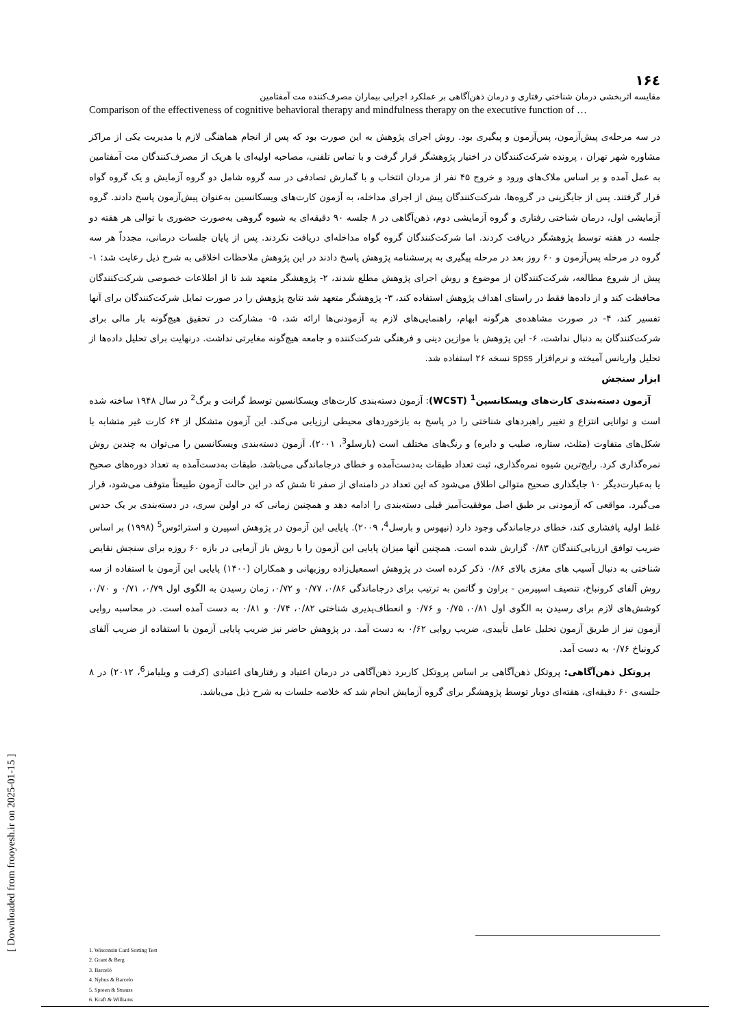۱۶٤
مقایسه اثربخشی درمان شناختی رفتاری و درمان ذهن‌آگاهی بر عملکرد اجرایی بیماران مصرف‌کننده مت آمفتامین
Comparison of the effectiveness of cognitive behavioral therapy and mindfulness therapy on the executive function of …
در سه مرحله‌ی پیش‌آزمون، پس‌آزمون و پیگیری بود. روش اجرای پژوهش به این صورت بود که پس از انجام هماهنگی لازم با مدیریت یکی از مراکز مشاوره شهر تهران ، پرونده شرکت‌کنندگان در اختیار پژوهشگر قرار گرفت و با تماس تلفنی، مصاحبه اولیه‌ای با هریک از مصرف‌کنندگان مت آمفتامین به عمل آمده و بر اساس ملاک‌های ورود و خروج ۴۵ نفر از مردان انتخاب و با گمارش تصادفی در سه گروه شامل دو گروه آزمایش و یک گروه گواه قرار گرفتند. پس از جایگزینی در گروه‌ها، شرکت‌کنندگان پیش از اجرای مداخله، به آزمون کارت‌های ویسکانسین به‌عنوان پیش‌آزمون پاسخ دادند. گروه آزمایشی اول، درمان شناختی رفتاری و گروه آزمایشی دوم، ذهن‌آگاهی در ۸ جلسه ۹۰ دقیقه‌ای به شیوه گروهی به‌صورت حضوری با توالی هر هفته دو جلسه در هفته توسط پژوهشگر دریافت کردند. اما شرکت‌کنندگان گروه گواه مداخله‌ای دریافت نکردند. پس از پایان جلسات درمانی، مجدداً هر سه گروه در مرحله پس‌آزمون و ۶۰ روز بعد در مرحله پیگیری به پرسشنامه پژوهش پاسخ دادند در این پژوهش ملاحظات اخلاقی به شرح ذیل رعایت شد: ۱- پیش از شروع مطالعه، شرکت‌کنندگان از موضوع و روش اجرای پژوهش مطلع شدند، ۲- پژوهشگر متعهد شد تا از اطلاعات خصوصی شرکت‌کنندگان محافظت کند و از داده‌ها فقط در راستای اهداف پژوهش استفاده کند، ۳- پژوهشگر متعهد شد نتایج پژوهش را در صورت تمایل شرکت‌کنندگان برای آنها تفسیر کند، ۴- در صورت مشاهده‌ی هرگونه ابهام، راهنمایی‌های لازم به آزمودنی‌ها ارائه شد، ۵- مشارکت در تحقیق هیچ‌گونه بار مالی برای شرکت‌کنندگان به دنبال نداشت، ۶- این پژوهش با موازین دینی و فرهنگی شرکت‌کننده و جامعه هیچ‌گونه مغایرتی نداشت. درنهایت برای تحلیل داده‌ها از تحلیل واریانس آمیخته و نرم‌افزار spss نسخه ۲۶ استفاده شد.
ابزار سنجش
آزمون دسته‌بندی کارت‌های ویسکانسین<sup>1</sup> (WCST): آزمون دسته‌بندی کارت‌های ویسکانسین توسط گرانت و برگ<sup>2</sup> در سال ۱۹۴۸ ساخته شده است و توانایی انتزاع و تغییر راهبردهای شناختی را در پاسخ به بازخوردهای محیطی ارزیابی می‌کند. این آزمون متشکل از ۶۴ کارت غیر متشابه با شکل‌های متفاوت (مثلث، ستاره، صلیب و دایره) و رنگ‌های مختلف است (بارسلو<sup>3</sup>، ۲۰۰۱). آزمون دسته‌بندی ویسکانسین را می‌توان به چندین روش نمره‌گذاری کرد. رایج‌ترین شیوه نمره‌گذاری، ثبت تعداد طبقات به‌دست‌آمده و خطای درجاماندگی می‌باشد. طبقات به‌دست‌آمده به تعداد دوره‌های صحیح یا به‌عبارت‌دیگر ۱۰ جایگذاری صحیح متوالی اطلاق می‌شود که این تعداد در دامنه‌ای از صفر تا شش که در این حالت آزمون طبیعتاً متوقف می‌شود، قرار می‌گیرد. مواقعی که آزمودنی بر طبق اصل موفقیت‌آمیز قبلی دسته‌بندی را ادامه دهد و همچنین زمانی که در اولین سری، در دسته‌بندی بر یک حدس غلط اولیه پافشاری کند، خطای درجاماندگی وجود دارد (نیهوس و بارسل<sup>4</sup>، ۲۰۰۹). پایایی این آزمون در پژوهش اسپیرن و استرائوس<sup>5</sup> (۱۹۹۸) بر اساس ضریب توافق ارزیابی‌کنندگان ۰/۸۳ گزارش شده است. همچنین آنها میزان پایایی این آزمون را با روش باز آزمایی در بازه ۶۰ روزه برای سنجش نقایص شناختی به دنبال آسیب های مغزی بالای ۰/۸۶ ذکر کرده است در پژوهش اسمعیل‌زاده روزبهانی و همکاران (۱۴۰۰) پایایی این آزمون با استفاده از سه روش آلفای کرونباخ، تنصیف اسپیرمن - براون و گاتمن به ترتیب برای درجاماندگی ۰/۸۶، ۰/۷۷ و ۰/۷۲، زمان رسیدن به الگوی اول ۰/۷۹، ۰/۷۱ و ۰/۷۰، کوشش‌های لازم برای رسیدن به الگوی اول ۰/۸۱، ۰/۷۵ و ۰/۷۶ و انعطاف‌پذیری شناختی ۰/۸۲، ۰/۷۴ و ۰/۸۱ به دست آمده است. در محاسبه روایی آزمون نیز از طریق آزمون تحلیل عامل تأییدی، ضریب روایی ۰/۶۲ به دست آمد. در پژوهش حاضر نیز ضریب پایایی آزمون با استفاده از ضریب آلفای کرونباخ ۰/۷۶ به دست آمد.
پروتکل ذهن‌آگاهی: پروتکل ذهن‌آگاهی بر اساس پروتکل کاربرد ذهن‌آگاهی در درمان اعتیاد و رفتارهای اعتیادی (کرفت و ویلیامز<sup>6</sup>، ۲۰۱۲) در ۸ جلسه‌ی ۶۰ دقیقه‌ای، هفته‌ای دوبار توسط پژوهشگر برای گروه آزمایش انجام شد که خلاصه جلسات به شرح ذیل می‌باشد.
1. Wisconsin Card Sorting Test
2. Grant & Berg
3. Barceló
4. Nyhus & Barcelo
5. Spreen & Strauss
6. Kraft & Williams
[ Downloaded from frooyesh.ir on 2025-01-15 ]